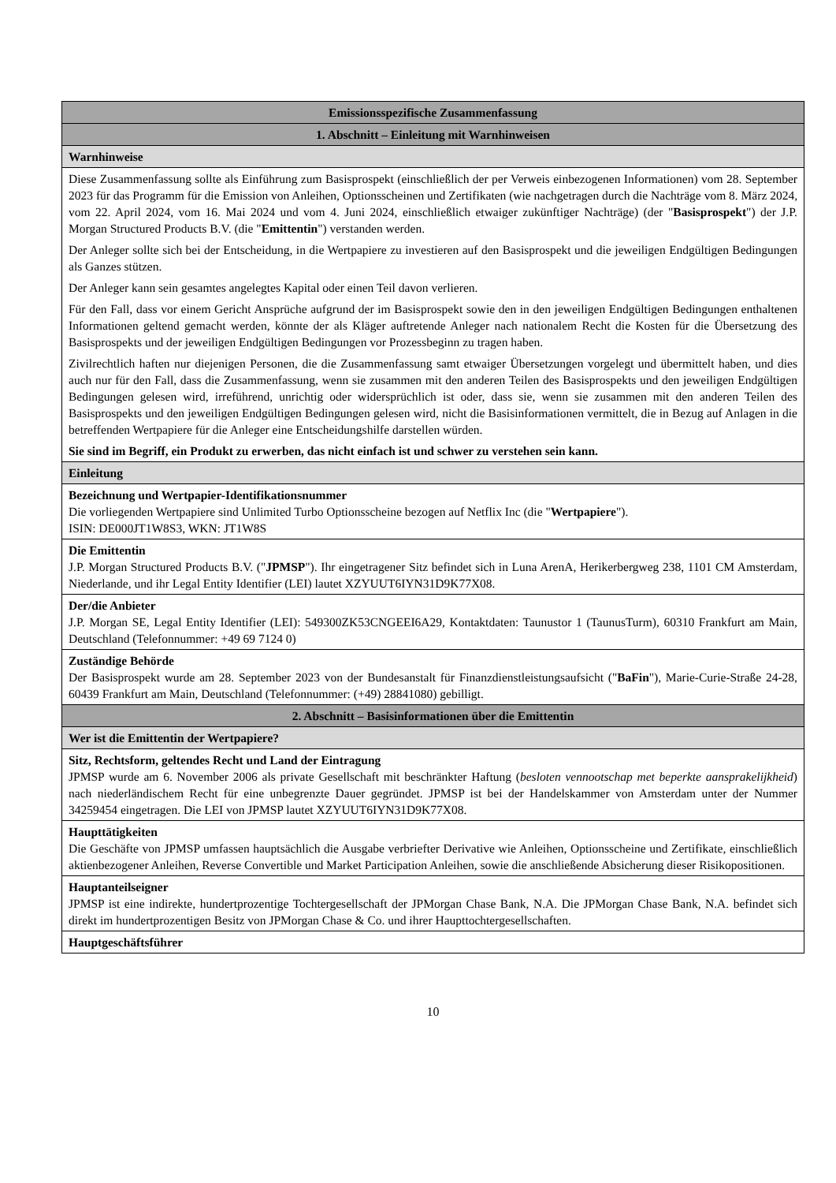| Emissionsspezifische Zusammenfassung |
| 1. Abschnitt – Einleitung mit Warnhinweisen |
| Warnhinweise |
| Diese Zusammenfassung sollte als Einführung zum Basisprospekt (einschließlich der per Verweis einbezogenen Informationen) vom 28. September 2023 für das Programm für die Emission von Anleihen, Optionsscheinen und Zertifikaten (wie nachgetragen durch die Nachträge vom 8. März 2024, vom 22. April 2024, vom 16. Mai 2024 und vom 4. Juni 2024, einschließlich etwaiger zukünftiger Nachträge) (der " Basisprospekt ") der J.P. Morgan Structured Products B.V. (die " Emittentin ") verstanden werden. Der Anleger sollte sich bei der Entscheidung, in die Wertpapiere zu investieren auf den Basisprospekt und die jeweiligen Endgültigen Bedingungen als Ganzes stützen. Der Anleger kann sein gesamtes angelegtes Kapital oder einen Teil davon verlieren. Für den Fall, dass vor einem Gericht Ansprüche aufgrund der im Basisprospekt sowie den in den jeweiligen Endgültigen Bedingungen enthaltenen Informationen geltend gemacht werden, könnte der als Kläger auftretende Anleger nach nationalem Recht die Kosten für die Übersetzung des Basisprospekts und der jeweiligen Endgültigen Bedingungen vor Prozessbeginn zu tragen haben. Zivilrechtlich haften nur diejenigen Personen, die die Zusammenfassung samt etwaiger Übersetzungen vorgelegt und übermittelt haben, und dies auch nur für den Fall, dass die Zusammenfassung, wenn sie zusammen mit den anderen Teilen des Basisprospekts und den jeweiligen Endgültigen Bedingungen gelesen wird, irreführend, unrichtig oder widersprüchlich ist oder, dass sie, wenn sie zusammen mit den anderen Teilen des Basisprospekts und den jeweiligen Endgültigen Bedingungen gelesen wird, nicht die Basisinformationen vermittelt, die in Bezug auf Anlagen in die betreffenden Wertpapiere für die Anleger eine Entscheidungshilfe darstellen würden. Sie sind im Begriff, ein Produkt zu erwerben, das nicht einfach ist und schwer zu verstehen sein kann. |
| Einleitung |
| Bezeichnung und Wertpapier-Identifikationsnummer Die vorliegenden Wertpapiere sind Unlimited Turbo Optionsscheine bezogen auf Netflix Inc (die " Wertpapiere "). ISIN: DE000JT1W8S3, WKN: JT1W8S |
| Die Emittentin J.P. Morgan Structured Products B.V. (" JPMSP "). Ihr eingetragener Sitz befindet sich in Luna ArenA, Herikerbergweg 238, 1101 CM Amsterdam, Niederlande, und ihr Legal Entity Identifier (LEI) lautet XZYUUT6IYN31D9K77X08. |
| Der/die Anbieter J.P. Morgan SE, Legal Entity Identifier (LEI): 549300ZK53CNGEEI6A29, Kontaktdaten: Taunustor 1 (TaunusTurm), 60310 Frankfurt am Main, Deutschland (Telefonnummer: +49 69 7124 0) |
| Zuständige Behörde Der Basisprospekt wurde am 28. September 2023 von der Bundesanstalt für Finanzdienstleistungsaufsicht (" BaFin "), Marie-Curie-Straße 24-28, 60439 Frankfurt am Main, Deutschland (Telefonnummer: (+49) 28841080) gebilligt. |
| 2. Abschnitt – Basisinformationen über die Emittentin |
| Wer ist die Emittentin der Wertpapiere? |
| Sitz, Rechtsform, geltendes Recht und Land der Eintragung JPMSP wurde am 6. November 2006 als private Gesellschaft mit beschränkter Haftung ( besloten vennootschap met beperkte aansprakelijkheid ) nach niederländischem Recht für eine unbegrenzte Dauer gegründet. JPMSP ist bei der Handelskammer von Amsterdam unter der Nummer 34259454 eingetragen. Die LEI von JPMSP lautet XZYUUT6IYN31D9K77X08. |
| Haupttätigkeiten Die Geschäfte von JPMSP umfassen hauptsächlich die Ausgabe verbriefter Derivative wie Anleihen, Optionsscheine und Zertifikate, einschließlich aktienbezogener Anleihen, Reverse Convertible und Market Participation Anleihen, sowie die anschließende Absicherung dieser Risikopositionen. |
| Hauptanteilseigner JPMSP ist eine indirekte, hundertprozentige Tochtergesellschaft der JPMorgan Chase Bank, N.A. Die JPMorgan Chase Bank, N.A. befindet sich direkt im hundertprozentigen Besitz von JPMorgan Chase & Co. und ihrer Haupttochtergesellschaften. |
| Hauptgeschäftsführer |
10